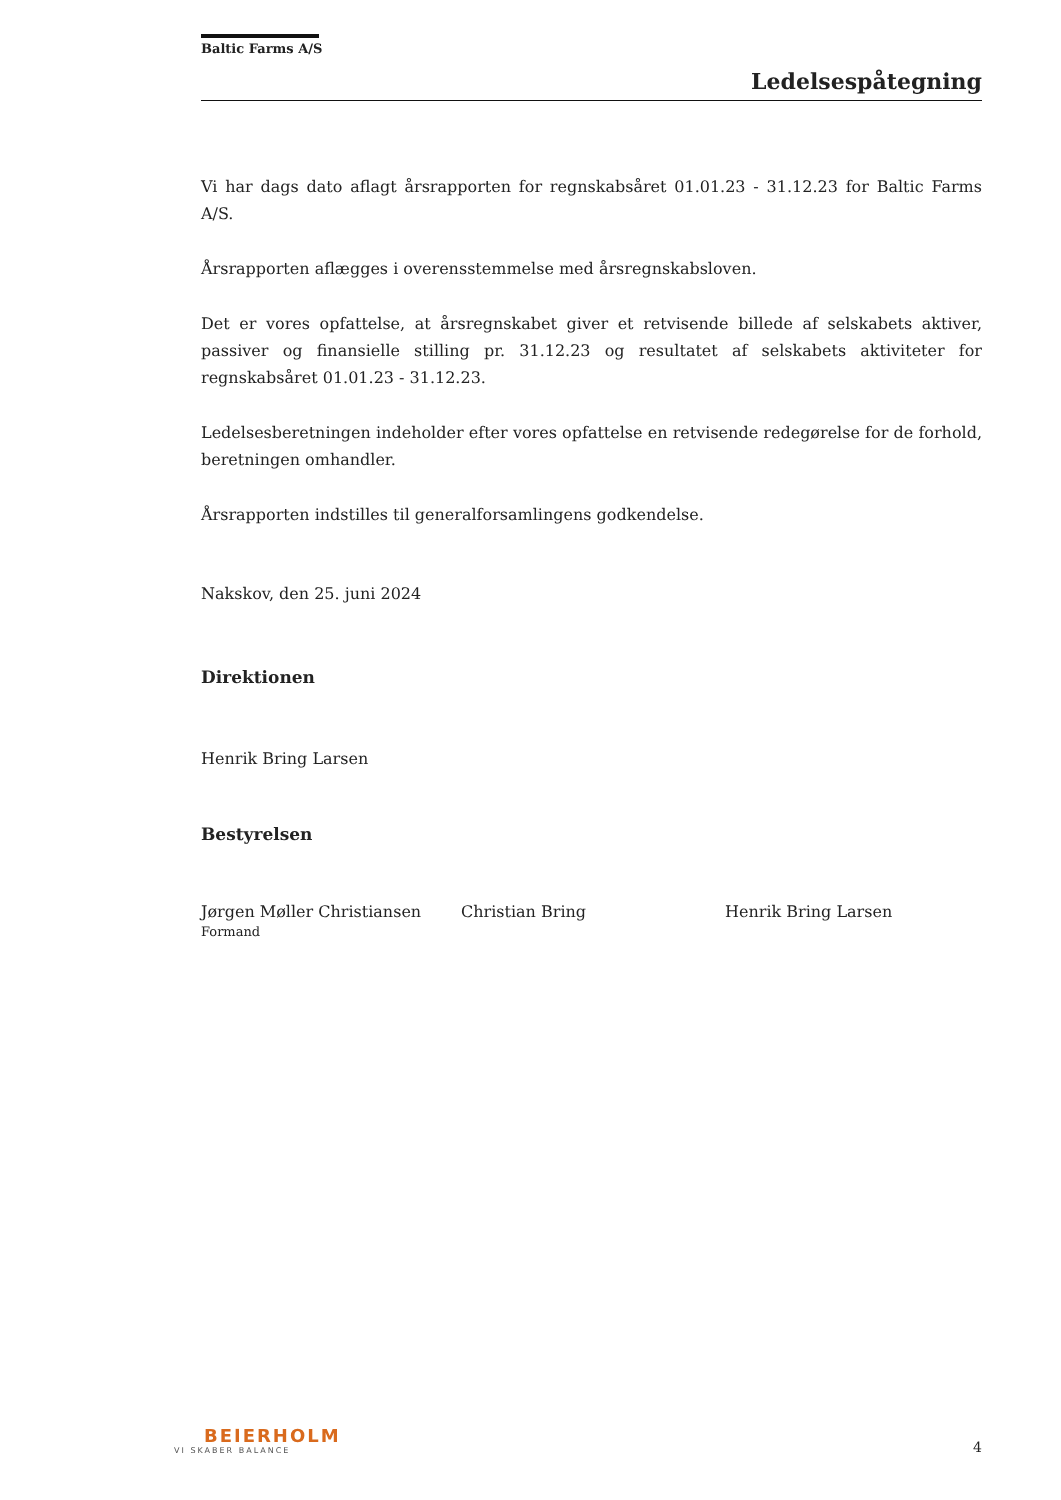Baltic Farms A/S
Ledelsespåtegning
Vi har dags dato aflagt årsrapporten for regnskabsåret 01.01.23 - 31.12.23 for Baltic Farms A/S.
Årsrapporten aflægges i overensstemmelse med årsregnskabsloven.
Det er vores opfattelse, at årsregnskabet giver et retvisende billede af selskabets aktiver, passiver og finansielle stilling pr. 31.12.23 og resultatet af selskabets aktiviteter for regnskabsåret 01.01.23 - 31.12.23.
Ledelsesberetningen indeholder efter vores opfattelse en retvisende redegørelse for de forhold, beretningen omhandler.
Årsrapporten indstilles til generalforsamlingens godkendelse.
Nakskov, den 25. juni 2024
Direktionen
Henrik Bring Larsen
Bestyrelsen
Jørgen Møller Christiansen
Formand
Christian Bring Henrik Bring Larsen
BEIERHOLM
VI SKABER BALANCE
4